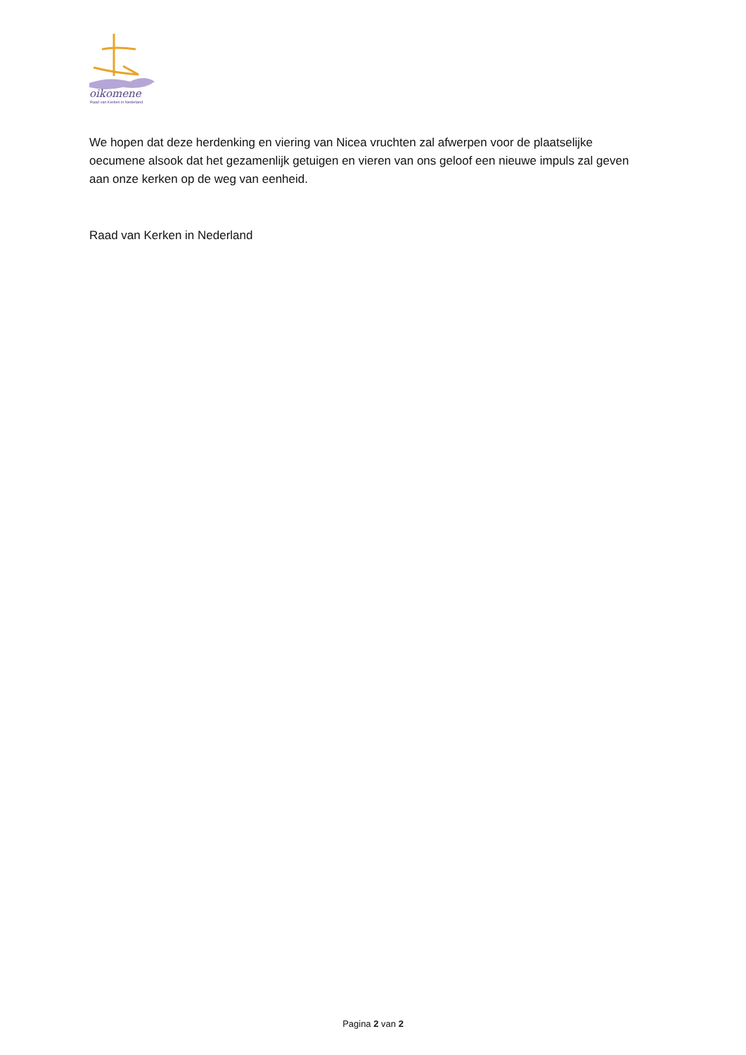oikomene
Raad van Kerken in Nederland
We hopen dat deze herdenking en viering van Nicea vruchten zal afwerpen voor de plaatselijke oecumene alsook dat het gezamenlijk getuigen en vieren van ons geloof een nieuwe impuls zal geven aan onze kerken op de weg van eenheid.
Raad van Kerken in Nederland
Pagina 2 van 2